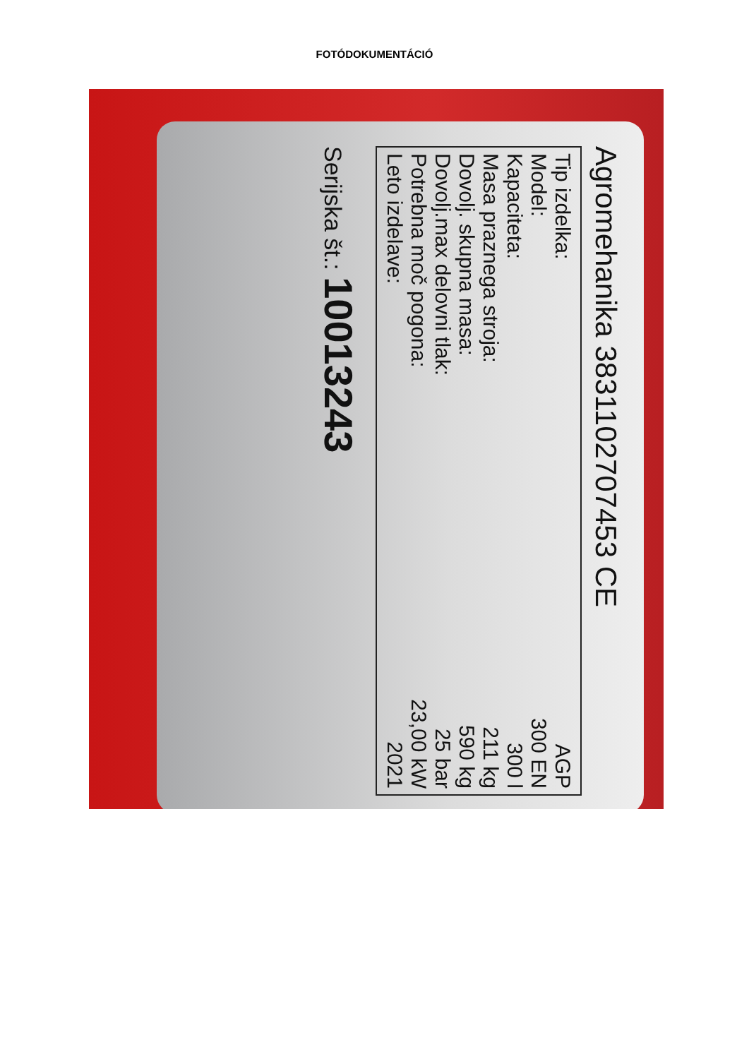FOTÓDOKUMENTÁCIÓ
Agromehanika 3831102707453 CE
Tip izdelka:
Model:
Kapaciteta:
Masa praznega stroja:
Dovolj. skupna masa:
Dovolj.max delovni tlak:
Potrebna moč pogona:
Leto izdelave:
AGP
300 EN
300 l
211 kg
590 kg
25 bar
23,00 kW
2021
Serijska št.: 10013243